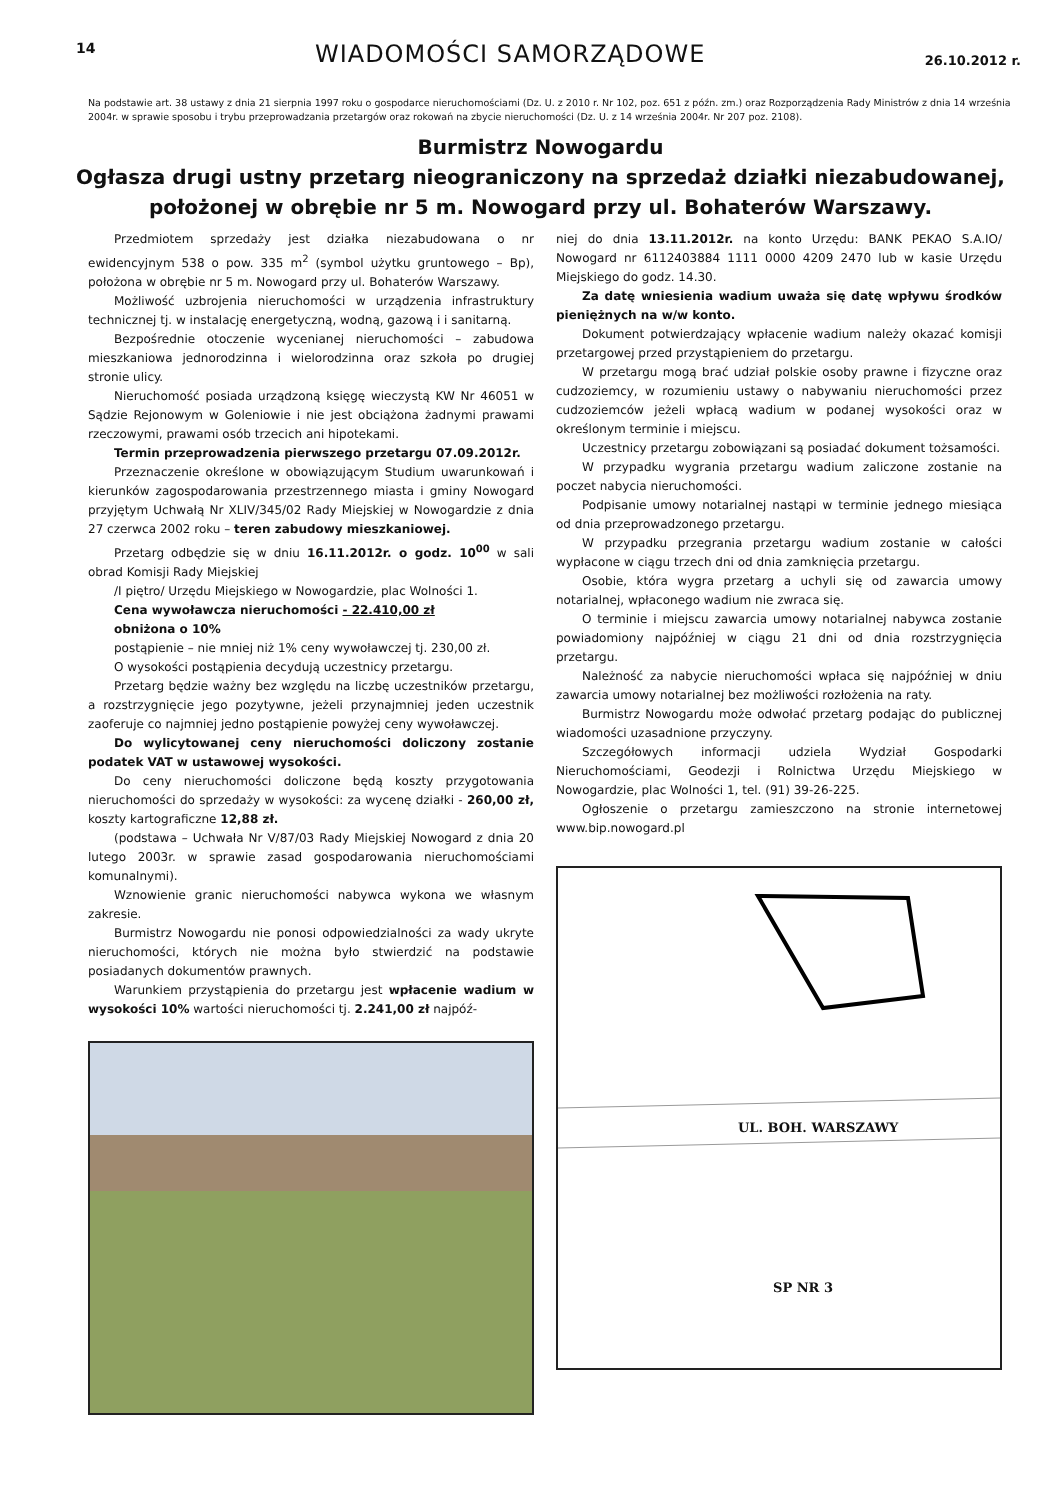14 WIADOMOŚCI SAMORZĄDOWE 26.10.2012 r.
Na podstawie art. 38 ustawy z dnia 21 sierpnia 1997 roku o gospodarce nieruchomościami (Dz. U. z 2010 r. Nr 102, poz. 651 z późn. zm.) oraz Rozporządzenia Rady Ministrów z dnia 14 września 2004r. w sprawie sposobu i trybu przeprowadzania przetargów oraz rokowań na zbycie nieruchomości (Dz. U. z 14 września 2004r. Nr 207 poz. 2108).
Burmistrz Nowogardu
Ogłasza drugi ustny przetarg nieograniczony na sprzedaż działki niezabudowanej, położonej w obrębie nr 5 m. Nowogard przy ul. Bohaterów Warszawy.
Przedmiotem sprzedaży jest działka niezabudowana o nr ewidencyjnym 538 o pow. 335 m<sup>2</sup> (symbol użytku gruntowego – Bp), położona w obrębie nr 5 m. Nowogard przy ul. Bohaterów Warszawy.
Możliwość uzbrojenia nieruchomości w urządzenia infrastruktury technicznej tj. w instalację energetyczną, wodną, gazową i i sanitarną.
Bezpośrednie otoczenie wycenianej nieruchomości – zabudowa mieszkaniowa jednorodzinna i wielorodzinna oraz szkoła po drugiej stronie ulicy.
Nieruchomość posiada urządzoną księgę wieczystą KW Nr 46051 w Sądzie Rejonowym w Goleniowie i nie jest obciążona żadnymi prawami rzeczowymi, prawami osób trzecich ani hipotekami.
Termin przeprowadzenia pierwszego przetargu 07.09.2012r.
Przeznaczenie określone w obowiązującym Studium uwarunkowań i kierunków zagospodarowania przestrzennego miasta i gminy Nowogard przyjętym Uchwałą Nr XLIV/345/02 Rady Miejskiej w Nowogardzie z dnia 27 czerwca 2002 roku – teren zabudowy mieszkaniowej.
Przetarg odbędzie się w dniu 16.11.2012r. o godz. 10<sup>00</sup> w sali obrad Komisji Rady Miejskiej
/I piętro/ Urzędu Miejskiego w Nowogardzie, plac Wolności 1.
Cena wywoławcza nieruchomości - 22.410,00 zł
obniżona o 10%
postąpienie – nie mniej niż 1% ceny wywoławczej tj. 230,00 zł.
O wysokości postąpienia decydują uczestnicy przetargu.
Przetarg będzie ważny bez względu na liczbę uczestników przetargu, a rozstrzygnięcie jego pozytywne, jeżeli przynajmniej jeden uczestnik zaoferuje co najmniej jedno postąpienie powyżej ceny wywoławczej.
Do wylicytowanej ceny nieruchomości doliczony zostanie podatek VAT w ustawowej wysokości.
Do ceny nieruchomości doliczone będą koszty przygotowania nieruchomości do sprzedaży w wysokości: za wycenę działki - 260,00 zł, koszty kartograficzne 12,88 zł.
(podstawa – Uchwała Nr V/87/03 Rady Miejskiej Nowogard z dnia 20 lutego 2003r. w sprawie zasad gospodarowania nieruchomościami komunalnymi).
Wznowienie granic nieruchomości nabywca wykona we własnym zakresie.
Burmistrz Nowogardu nie ponosi odpowiedzialności za wady ukryte nieruchomości, których nie można było stwierdzić na podstawie posiadanych dokumentów prawnych.
Warunkiem przystąpienia do przetargu jest wpłacenie wadium w wysokości 10% wartości nieruchomości tj. 2.241,00 zł najpóź-
niej do dnia 13.11.2012r. na konto Urzędu: BANK PEKAO S.A.IO/ Nowogard nr 6112403884 1111 0000 4209 2470 lub w kasie Urzędu Miejskiego do godz. 14.30.
Za datę wniesienia wadium uważa się datę wpływu środków pieniężnych na w/w konto.
Dokument potwierdzający wpłacenie wadium należy okazać komisji przetargowej przed przystąpieniem do przetargu.
W przetargu mogą brać udział polskie osoby prawne i fizyczne oraz cudzoziemcy, w rozumieniu ustawy o nabywaniu nieruchomości przez cudzoziemców jeżeli wpłacą wadium w podanej wysokości oraz w określonym terminie i miejscu.
Uczestnicy przetargu zobowiązani są posiadać dokument tożsamości.
W przypadku wygrania przetargu wadium zaliczone zostanie na poczet nabycia nieruchomości.
Podpisanie umowy notarialnej nastąpi w terminie jednego miesiąca od dnia przeprowadzonego przetargu.
W przypadku przegrania przetargu wadium zostanie w całości wypłacone w ciągu trzech dni od dnia zamknięcia przetargu.
Osobie, która wygra przetarg a uchyli się od zawarcia umowy notarialnej, wpłaconego wadium nie zwraca się.
O terminie i miejscu zawarcia umowy notarialnej nabywca zostanie powiadomiony najpóźniej w ciągu 21 dni od dnia rozstrzygnięcia przetargu.
Należność za nabycie nieruchomości wpłaca się najpóźniej w dniu zawarcia umowy notarialnej bez możliwości rozłożenia na raty.
Burmistrz Nowogardu może odwołać przetarg podając do publicznej wiadomości uzasadnione przyczyny.
Szczegółowych informacji udziela Wydział Gospodarki Nieruchomościami, Geodezji i Rolnictwa Urzędu Miejskiego w Nowogardzie, plac Wolności 1, tel. (91) 39-26-225.
Ogłoszenie o przetargu zamieszczono na stronie internetowej www.bip.nowogard.pl
UL. BOH. WARSZAWY
SP NR 3